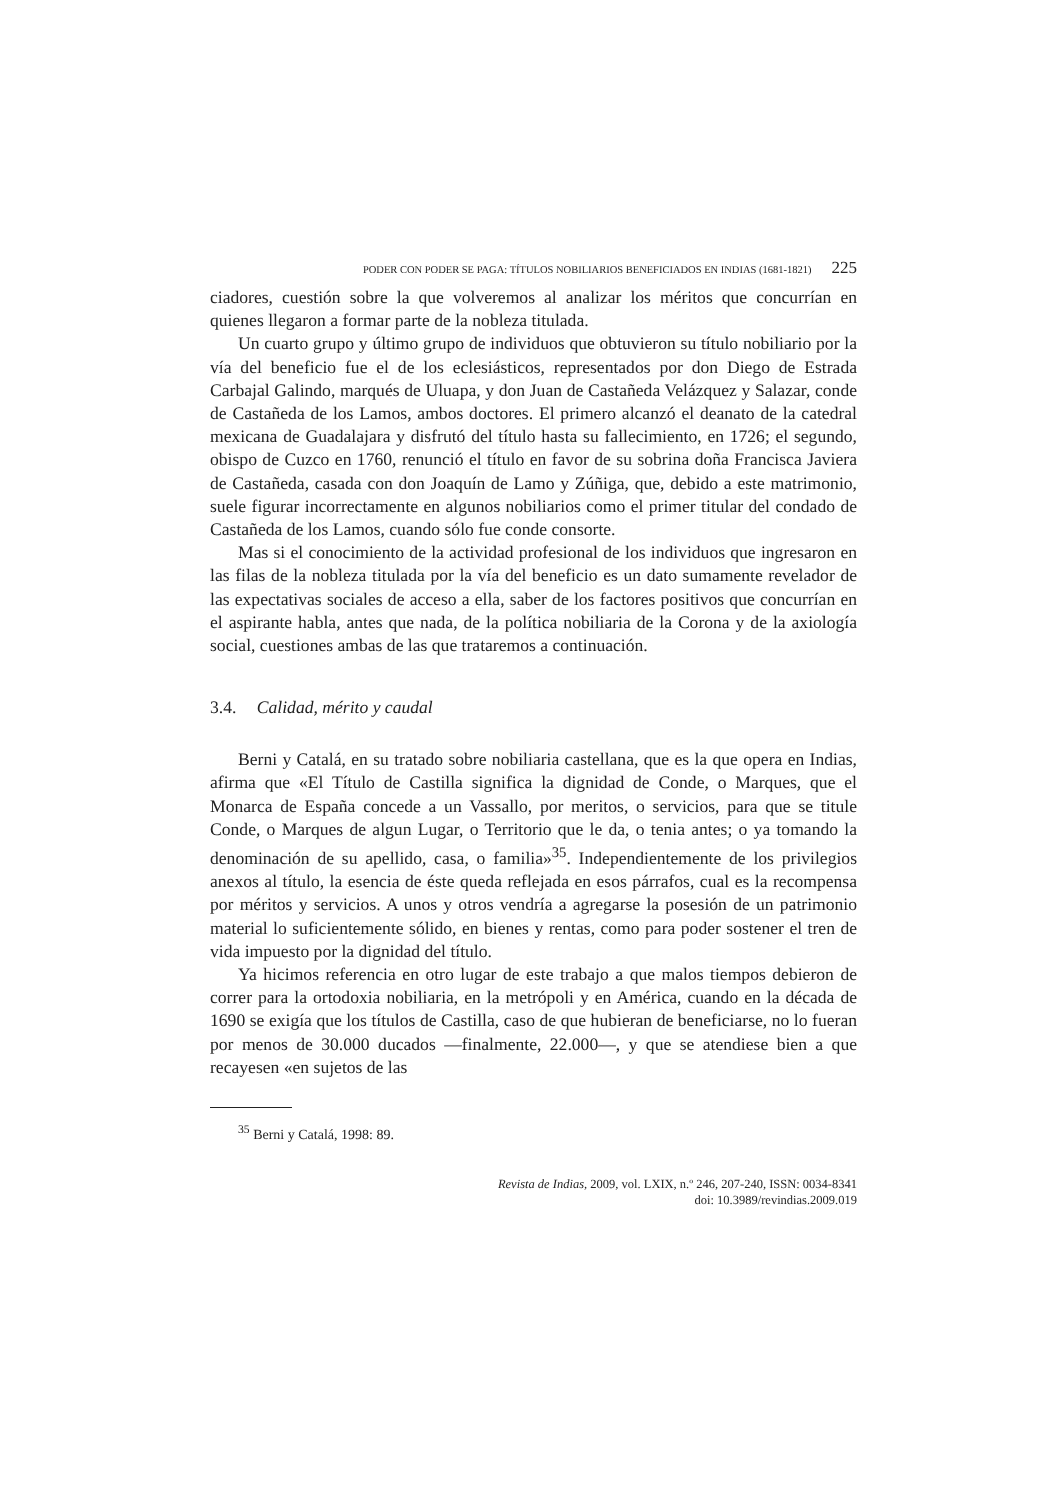PODER CON PODER SE PAGA: TÍTULOS NOBILIARIOS BENEFICIADOS EN INDIAS (1681-1821) 225
ciadores, cuestión sobre la que volveremos al analizar los méritos que concurrían en quienes llegaron a formar parte de la nobleza titulada.
Un cuarto grupo y último grupo de individuos que obtuvieron su título nobiliario por la vía del beneficio fue el de los eclesiásticos, representados por don Diego de Estrada Carbajal Galindo, marqués de Uluapa, y don Juan de Castañeda Velázquez y Salazar, conde de Castañeda de los Lamos, ambos doctores. El primero alcanzó el deanato de la catedral mexicana de Guadalajara y disfrutó del título hasta su fallecimiento, en 1726; el segundo, obispo de Cuzco en 1760, renunció el título en favor de su sobrina doña Francisca Javiera de Castañeda, casada con don Joaquín de Lamo y Zúñiga, que, debido a este matrimonio, suele figurar incorrectamente en algunos nobiliarios como el primer titular del condado de Castañeda de los Lamos, cuando sólo fue conde consorte.
Mas si el conocimiento de la actividad profesional de los individuos que ingresaron en las filas de la nobleza titulada por la vía del beneficio es un dato sumamente revelador de las expectativas sociales de acceso a ella, saber de los factores positivos que concurrían en el aspirante habla, antes que nada, de la política nobiliaria de la Corona y de la axiología social, cuestiones ambas de las que trataremos a continuación.
3.4. Calidad, mérito y caudal
Berni y Catalá, en su tratado sobre nobiliaria castellana, que es la que opera en Indias, afirma que «El Título de Castilla significa la dignidad de Conde, o Marques, que el Monarca de España concede a un Vassallo, por meritos, o servicios, para que se titule Conde, o Marques de algun Lugar, o Territorio que le da, o tenia antes; o ya tomando la denominación de su apellido, casa, o familia»<sup>35</sup>. Independientemente de los privilegios anexos al título, la esencia de éste queda reflejada en esos párrafos, cual es la recompensa por méritos y servicios. A unos y otros vendría a agregarse la posesión de un patrimonio material lo suficientemente sólido, en bienes y rentas, como para poder sostener el tren de vida impuesto por la dignidad del título.
Ya hicimos referencia en otro lugar de este trabajo a que malos tiempos debieron de correr para la ortodoxia nobiliaria, en la metrópoli y en América, cuando en la década de 1690 se exigía que los títulos de Castilla, caso de que hubieran de beneficiarse, no lo fueran por menos de 30.000 ducados —finalmente, 22.000—, y que se atendiese bien a que recayesen «en sujetos de las
<sup>35</sup> Berni y Catalá, 1998: 89.
Revista de Indias, 2009, vol. LXIX, n.º 246, 207-240, ISSN: 0034-8341
doi: 10.3989/revindias.2009.019